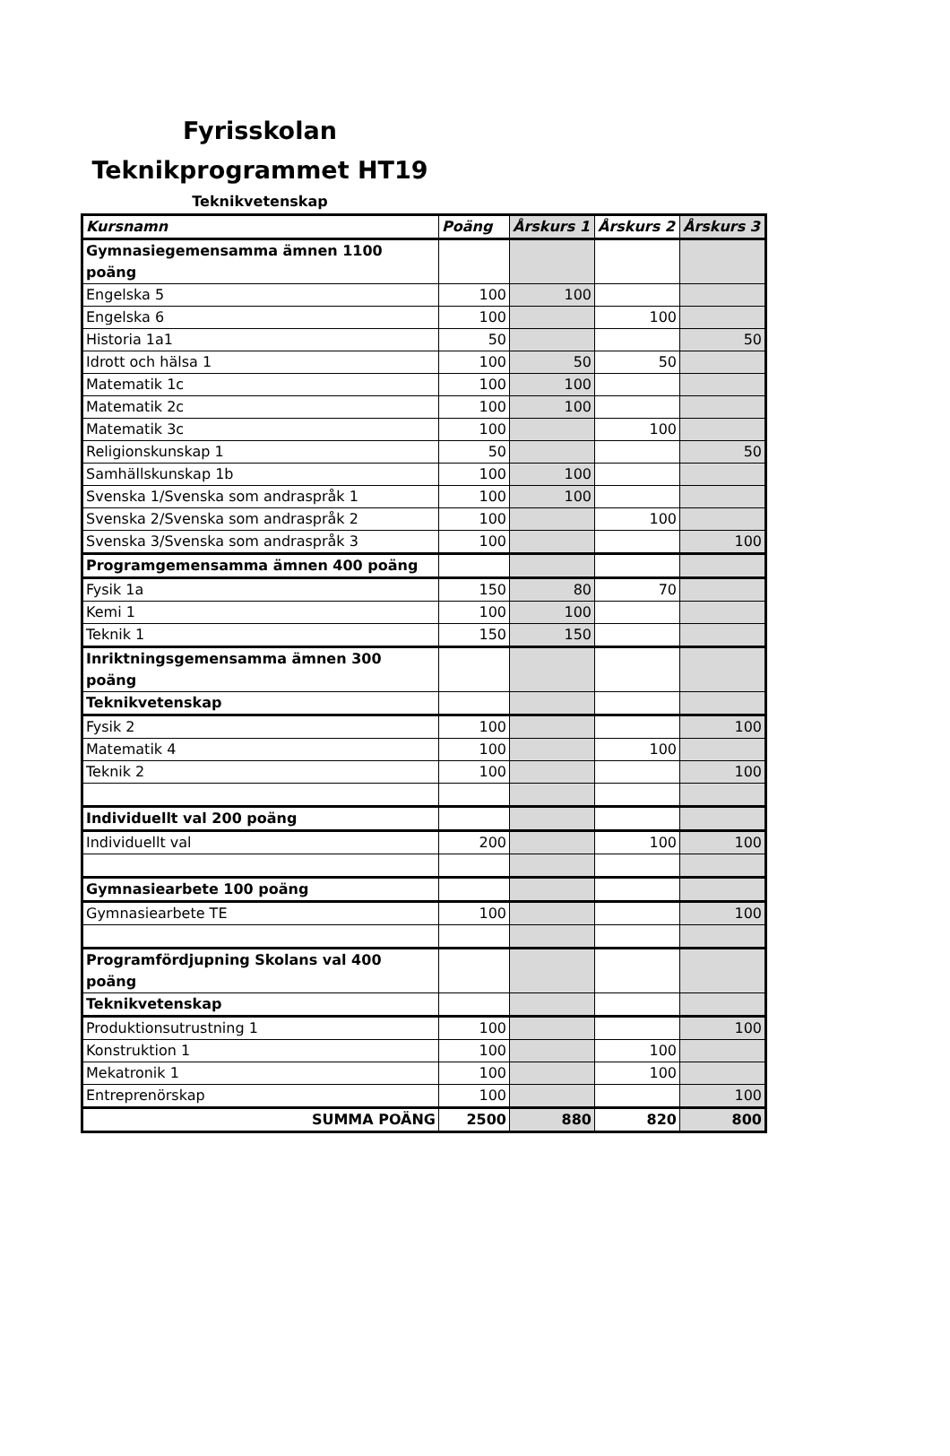Fyrisskolan
Teknikprogrammet HT19
Teknikvetenskap
| Kursnamn | Poäng | Årskurs 1 | Årskurs 2 | Årskurs 3 |
| --- | --- | --- | --- | --- |
| Gymnasiegemensamma ämnen 1100 poäng | | | | |
| Engelska 5 | 100 | 100 | | |
| Engelska 6 | 100 | | 100 | |
| Historia 1a1 | 50 | | | 50 |
| Idrott och hälsa 1 | 100 | 50 | 50 | |
| Matematik 1c | 100 | 100 | | |
| Matematik 2c | 100 | 100 | | |
| Matematik 3c | 100 | | 100 | |
| Religionskunskap 1 | 50 | | | 50 |
| Samhällskunskap 1b | 100 | 100 | | |
| Svenska 1/Svenska som andraspråk 1 | 100 | 100 | | |
| Svenska 2/Svenska som andraspråk 2 | 100 | | 100 | |
| Svenska 3/Svenska som andraspråk 3 | 100 | | | 100 |
| Programgemensamma ämnen 400 poäng | | | | |
| Fysik 1a | 150 | 80 | 70 | |
| Kemi 1 | 100 | 100 | | |
| Teknik 1 | 150 | 150 | | |
| Inriktningsgemensamma ämnen 300 poäng | | | | |
| Teknikvetenskap | | | | |
| Fysik 2 | 100 | | | 100 |
| Matematik 4 | 100 | | 100 | |
| Teknik 2 | 100 | | | 100 |
| Individuellt val 200 poäng | | | | |
| Individuellt val | 200 | | 100 | 100 |
| Gymnasiearbete 100 poäng | | | | |
| Gymnasiearbete TE | 100 | | | 100 |
| Programfördjupning Skolans val 400 poäng | | | | |
| Teknikvetenskap | | | | |
| Produktionsutrustning 1 | 100 | | | 100 |
| Konstruktion 1 | 100 | | 100 | |
| Mekatronik 1 | 100 | | 100 | |
| Entreprenörskap | 100 | | | 100 |
| SUMMA POÄNG | 2500 | 880 | 820 | 800 |